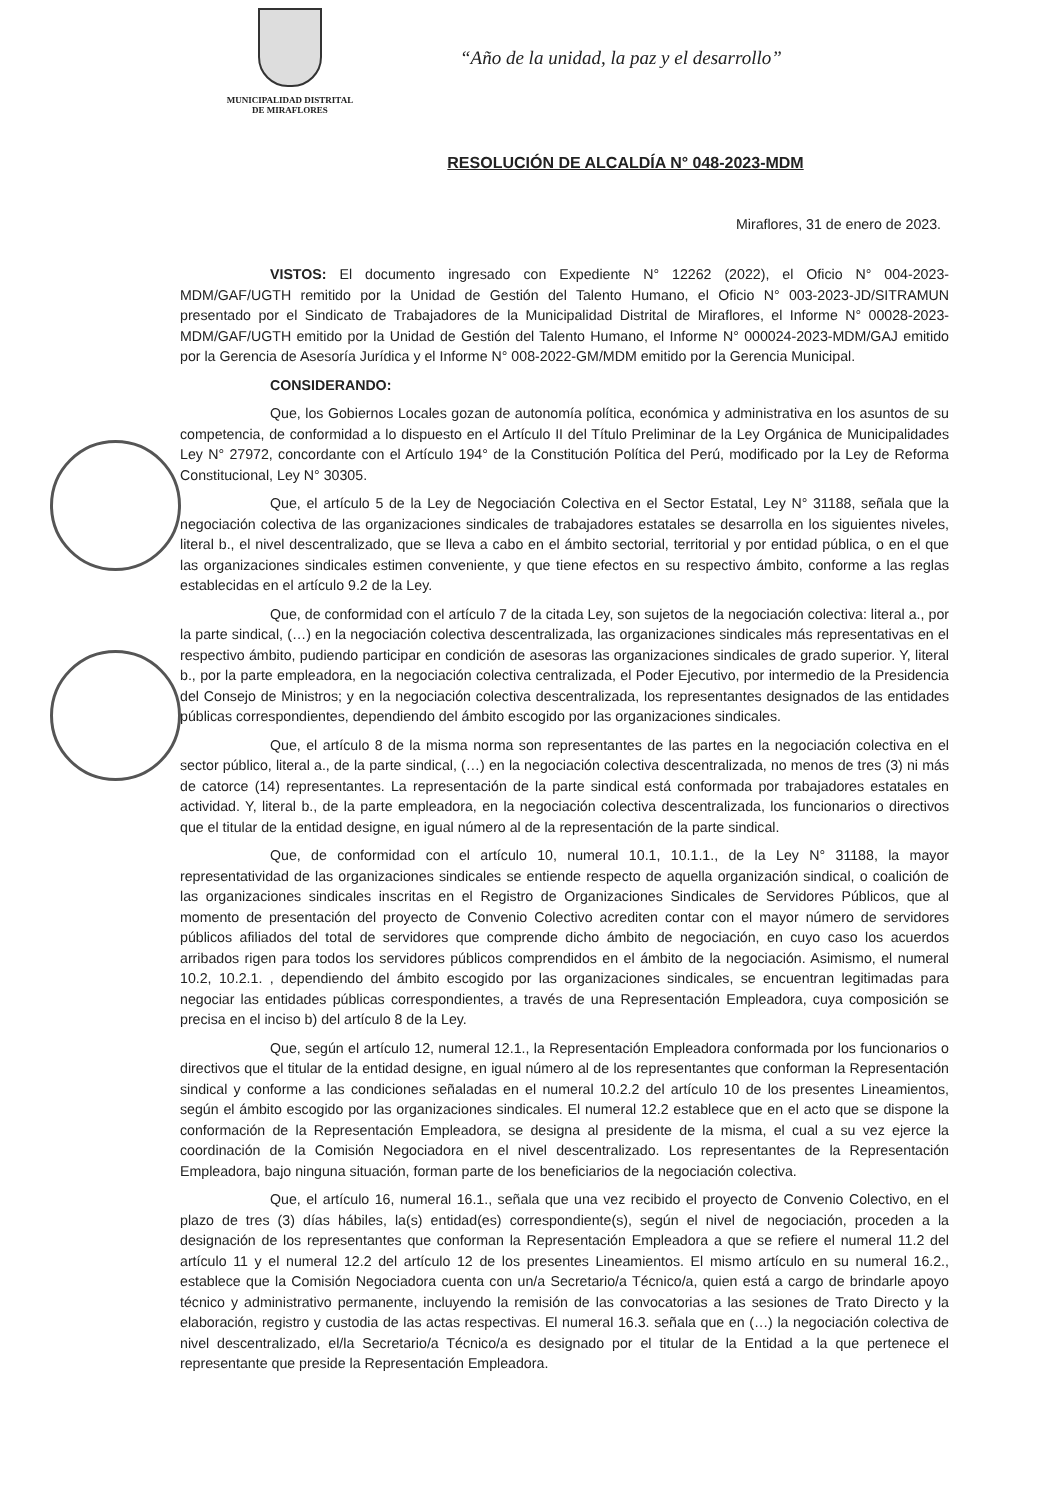MUNICIPALIDAD DISTRITAL
DE MIRAFLORES
“Año de la unidad, la paz y el desarrollo”
RESOLUCIÓN DE ALCALDÍA N° 048-2023-MDM
Miraflores, 31 de enero de 2023.
VISTOS: El documento ingresado con Expediente N° 12262 (2022), el Oficio N° 004-2023-MDM/GAF/UGTH remitido por la Unidad de Gestión del Talento Humano, el Oficio N° 003-2023-JD/SITRAMUN presentado por el Sindicato de Trabajadores de la Municipalidad Distrital de Miraflores, el Informe N° 00028-2023-MDM/GAF/UGTH emitido por la Unidad de Gestión del Talento Humano, el Informe N° 000024-2023-MDM/GAJ emitido por la Gerencia de Asesoría Jurídica y el Informe N° 008-2022-GM/MDM emitido por la Gerencia Municipal.
CONSIDERANDO:
Que, los Gobiernos Locales gozan de autonomía política, económica y administrativa en los asuntos de su competencia, de conformidad a lo dispuesto en el Artículo II del Título Preliminar de la Ley Orgánica de Municipalidades Ley N° 27972, concordante con el Artículo 194° de la Constitución Política del Perú, modificado por la Ley de Reforma Constitucional, Ley N° 30305.
Que, el artículo 5 de la Ley de Negociación Colectiva en el Sector Estatal, Ley N° 31188, señala que la negociación colectiva de las organizaciones sindicales de trabajadores estatales se desarrolla en los siguientes niveles, literal b., el nivel descentralizado, que se lleva a cabo en el ámbito sectorial, territorial y por entidad pública, o en el que las organizaciones sindicales estimen conveniente, y que tiene efectos en su respectivo ámbito, conforme a las reglas establecidas en el artículo 9.2 de la Ley.
Que, de conformidad con el artículo 7 de la citada Ley, son sujetos de la negociación colectiva: literal a., por la parte sindical, (…) en la negociación colectiva descentralizada, las organizaciones sindicales más representativas en el respectivo ámbito, pudiendo participar en condición de asesoras las organizaciones sindicales de grado superior. Y, literal b., por la parte empleadora, en la negociación colectiva centralizada, el Poder Ejecutivo, por intermedio de la Presidencia del Consejo de Ministros; y en la negociación colectiva descentralizada, los representantes designados de las entidades públicas correspondientes, dependiendo del ámbito escogido por las organizaciones sindicales.
Que, el artículo 8 de la misma norma son representantes de las partes en la negociación colectiva en el sector público, literal a., de la parte sindical, (…) en la negociación colectiva descentralizada, no menos de tres (3) ni más de catorce (14) representantes. La representación de la parte sindical está conformada por trabajadores estatales en actividad. Y, literal b., de la parte empleadora, en la negociación colectiva descentralizada, los funcionarios o directivos que el titular de la entidad designe, en igual número al de la representación de la parte sindical.
Que, de conformidad con el artículo 10, numeral 10.1, 10.1.1., de la Ley N° 31188, la mayor representatividad de las organizaciones sindicales se entiende respecto de aquella organización sindical, o coalición de las organizaciones sindicales inscritas en el Registro de Organizaciones Sindicales de Servidores Públicos, que al momento de presentación del proyecto de Convenio Colectivo acrediten contar con el mayor número de servidores públicos afiliados del total de servidores que comprende dicho ámbito de negociación, en cuyo caso los acuerdos arribados rigen para todos los servidores públicos comprendidos en el ámbito de la negociación. Asimismo, el numeral 10.2, 10.2.1. , dependiendo del ámbito escogido por las organizaciones sindicales, se encuentran legitimadas para negociar las entidades públicas correspondientes, a través de una Representación Empleadora, cuya composición se precisa en el inciso b) del artículo 8 de la Ley.
Que, según el artículo 12, numeral 12.1., la Representación Empleadora conformada por los funcionarios o directivos que el titular de la entidad designe, en igual número al de los representantes que conforman la Representación sindical y conforme a las condiciones señaladas en el numeral 10.2.2 del artículo 10 de los presentes Lineamientos, según el ámbito escogido por las organizaciones sindicales. El numeral 12.2 establece que en el acto que se dispone la conformación de la Representación Empleadora, se designa al presidente de la misma, el cual a su vez ejerce la coordinación de la Comisión Negociadora en el nivel descentralizado. Los representantes de la Representación Empleadora, bajo ninguna situación, forman parte de los beneficiarios de la negociación colectiva.
Que, el artículo 16, numeral 16.1., señala que una vez recibido el proyecto de Convenio Colectivo, en el plazo de tres (3) días hábiles, la(s) entidad(es) correspondiente(s), según el nivel de negociación, proceden a la designación de los representantes que conforman la Representación Empleadora a que se refiere el numeral 11.2 del artículo 11 y el numeral 12.2 del artículo 12 de los presentes Lineamientos. El mismo artículo en su numeral 16.2., establece que la Comisión Negociadora cuenta con un/a Secretario/a Técnico/a, quien está a cargo de brindarle apoyo técnico y administrativo permanente, incluyendo la remisión de las convocatorias a las sesiones de Trato Directo y la elaboración, registro y custodia de las actas respectivas. El numeral 16.3. señala que en (…) la negociación colectiva de nivel descentralizado, el/la Secretario/a Técnico/a es designado por el titular de la Entidad a la que pertenece el representante que preside la Representación Empleadora.